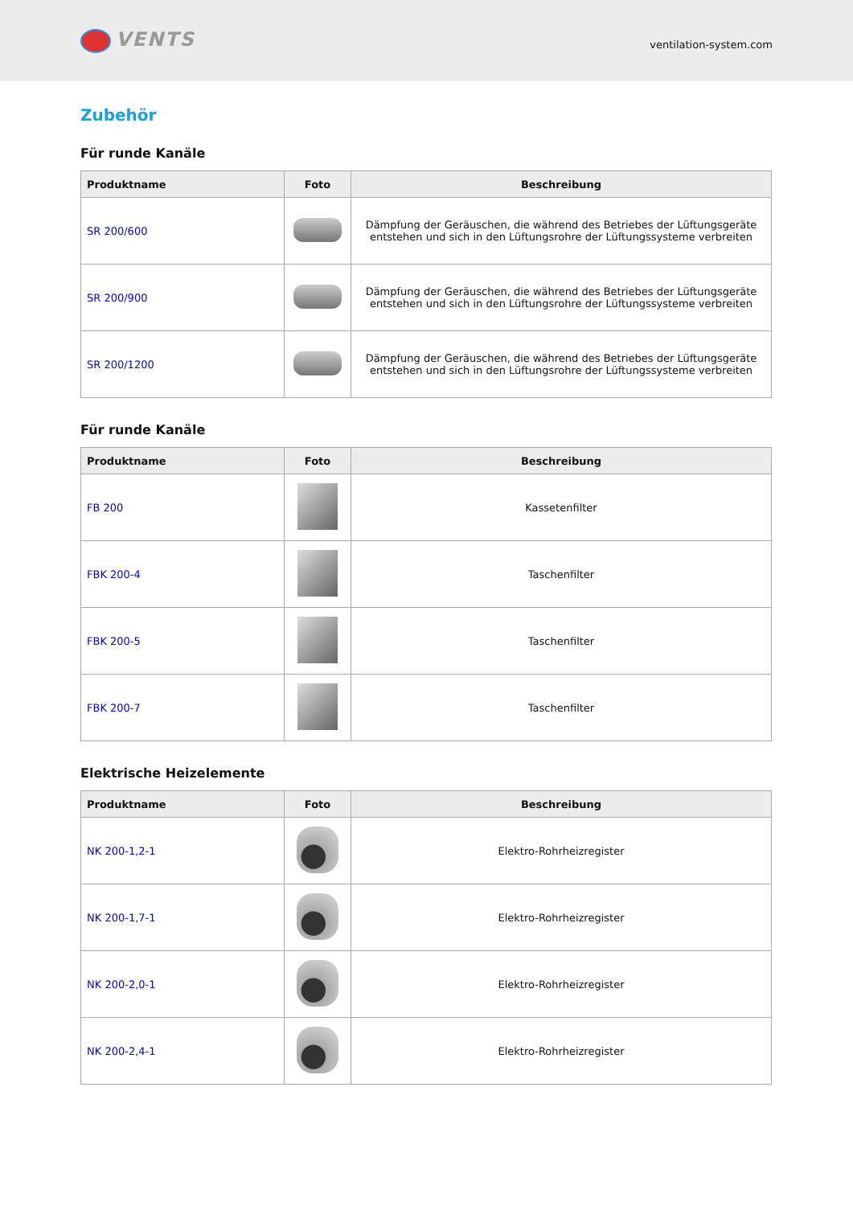VENTS
ventilation-system.com
Zubehör
Für runde Kanäle
| Produktname | Foto | Beschreibung |
| --- | --- | --- |
| SR 200/600 | | Dämpfung der Geräuschen, die während des Betriebes der Lüftungsgeräte entstehen und sich in den Lüftungsrohre der Lüftungssysteme verbreiten |
| SR 200/900 | | Dämpfung der Geräuschen, die während des Betriebes der Lüftungsgeräte entstehen und sich in den Lüftungsrohre der Lüftungssysteme verbreiten |
| SR 200/1200 | | Dämpfung der Geräuschen, die während des Betriebes der Lüftungsgeräte entstehen und sich in den Lüftungsrohre der Lüftungssysteme verbreiten |
Für runde Kanäle
| Produktname | Foto | Beschreibung |
| --- | --- | --- |
| FB 200 | | Kassetenfilter |
| FBK 200-4 | | Taschenfilter |
| FBK 200-5 | | Taschenfilter |
| FBK 200-7 | | Taschenfilter |
Elektrische Heizelemente
| Produktname | Foto | Beschreibung |
| --- | --- | --- |
| NK 200-1,2-1 | | Elektro-Rohrheizregister |
| NK 200-1,7-1 | | Elektro-Rohrheizregister |
| NK 200-2,0-1 | | Elektro-Rohrheizregister |
| NK 200-2,4-1 | | Elektro-Rohrheizregister |